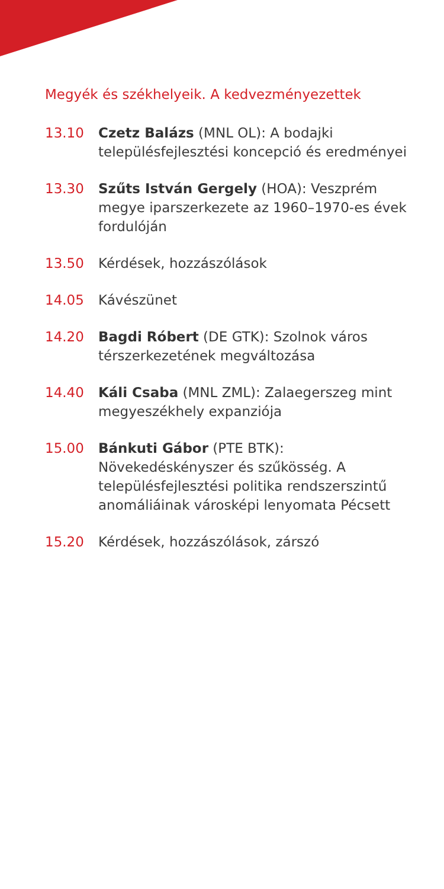Megyék és székhelyeik. A kedvezményezettek
13.10 Czetz Balázs (MNL OL): A bodajki településfejlesztési koncepció és eredményei
13.30 Szűts István Gergely (HOA): Veszprém megye iparszerkezete az 1960–1970-es évek fordulóján
13.50 Kérdések, hozzászólások
14.05 Kávészünet
14.20 Bagdi Róbert (DE GTK): Szolnok város térszerkezetének megváltozása
14.40 Káli Csaba (MNL ZML): Zalaegerszeg mint megyeszékhely expanziója
15.00 Bánkuti Gábor (PTE BTK): Növekedéskényszer és szűkösség. A településfejlesztési politika rendszerszintű anomáliáinak városképi lenyomata Pécsett
15.20 Kérdések, hozzászólások, zárszó